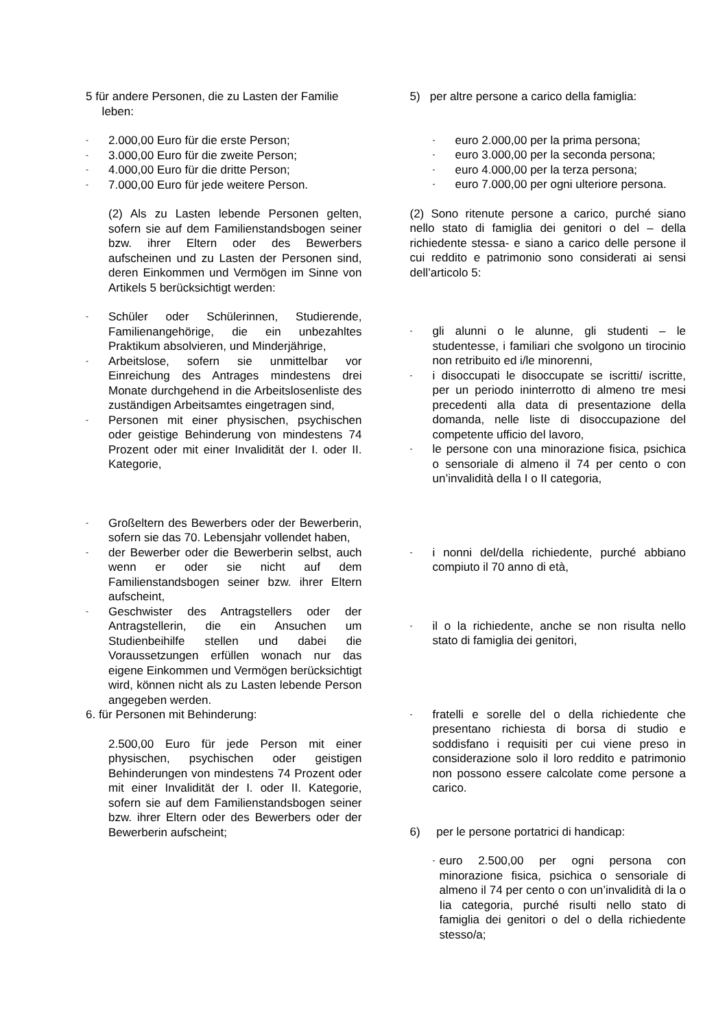5 für andere Personen, die zu Lasten der Familie
leben:
- 2.000,00 Euro für die erste Person;
- 3.000,00 Euro für die zweite Person;
- 4.000,00 Euro für die dritte Person;
- 7.000,00 Euro für jede weitere Person.
(2) Als zu Lasten lebende Personen gelten, sofern sie auf dem Familienstandsbogen seiner bzw. ihrer Eltern oder des Bewerbers aufscheinen und zu Lasten der Personen sind, deren Einkommen und Vermögen im Sinne von Artikels 5 berücksichtigt werden:
- Schüler oder Schülerinnen, Studierende, Familienangehörige, die ein unbezahltes Praktikum absolvieren, und Minderjährige,
- Arbeitslose, sofern sie unmittelbar vor Einreichung des Antrages mindestens drei Monate durchgehend in die Arbeitslosenliste des zuständigen Arbeitsamtes eingetragen sind,
- Personen mit einer physischen, psychischen oder geistige Behinderung von mindestens 74 Prozent oder mit einer Invalidität der I. oder II. Kategorie,
- Großeltern des Bewerbers oder der Bewerberin, sofern sie das 70. Lebensjahr vollendet haben,
- der Bewerber oder die Bewerberin selbst, auch wenn er oder sie nicht auf dem Familienstandsbogen seiner bzw. ihrer Eltern aufscheint,
- Geschwister des Antragstellers oder der Antragstellerin, die ein Ansuchen um Studienbeihilfe stellen und dabei die Voraussetzungen erfüllen wonach nur das eigene Einkommen und Vermögen berücksichtigt wird, können nicht als zu Lasten lebende Person angegeben werden.
6. für Personen mit Behinderung:
2.500,00 Euro für jede Person mit einer physischen, psychischen oder geistigen Behinderungen von mindestens 74 Prozent oder mit einer Invalidität der I. oder II. Kategorie, sofern sie auf dem Familienstandsbogen seiner bzw. ihrer Eltern oder des Bewerbers oder der Bewerberin aufscheint;
5) per altre persone a carico della famiglia:
- euro 2.000,00 per la prima persona;
- euro 3.000,00 per la seconda persona;
- euro 4.000,00 per la terza persona;
- euro 7.000,00 per ogni ulteriore persona.
(2) Sono ritenute persone a carico, purché siano nello stato di famiglia dei genitori o del – della richiedente stessa- e siano a carico delle persone il cui reddito e patrimonio sono considerati ai sensi dell’articolo 5:
- gli alunni o le alunne, gli studenti – le studentesse, i familiari che svolgono un tirocinio non retribuito ed i/le minorenni,
- i disoccupati le disoccupate se iscritti/ iscritte, per un periodo ininterrotto di almeno tre mesi precedenti alla data di presentazione della domanda, nelle liste di disoccupazione del competente ufficio del lavoro,
- le persone con una minorazione fisica, psichica o sensoriale di almeno il 74 per cento o con un’invalidità della I o II categoria,
- i nonni del/della richiedente, purché abbiano compiuto il 70 anno di età,
- il o la richiedente, anche se non risulta nello stato di famiglia dei genitori,
- fratelli e sorelle del o della richiedente che presentano richiesta di borsa di studio e soddisfano i requisiti per cui viene preso in considerazione solo il loro reddito e patrimonio non possono essere calcolate come persone a carico.
6) per le persone portatrici di handicap:
- euro 2.500,00 per ogni persona con minorazione fisica, psichica o sensoriale di almeno il 74 per cento o con un’invalidità di la o Iia categoria, purché risulti nello stato di famiglia dei genitori o del o della richiedente stesso/a;